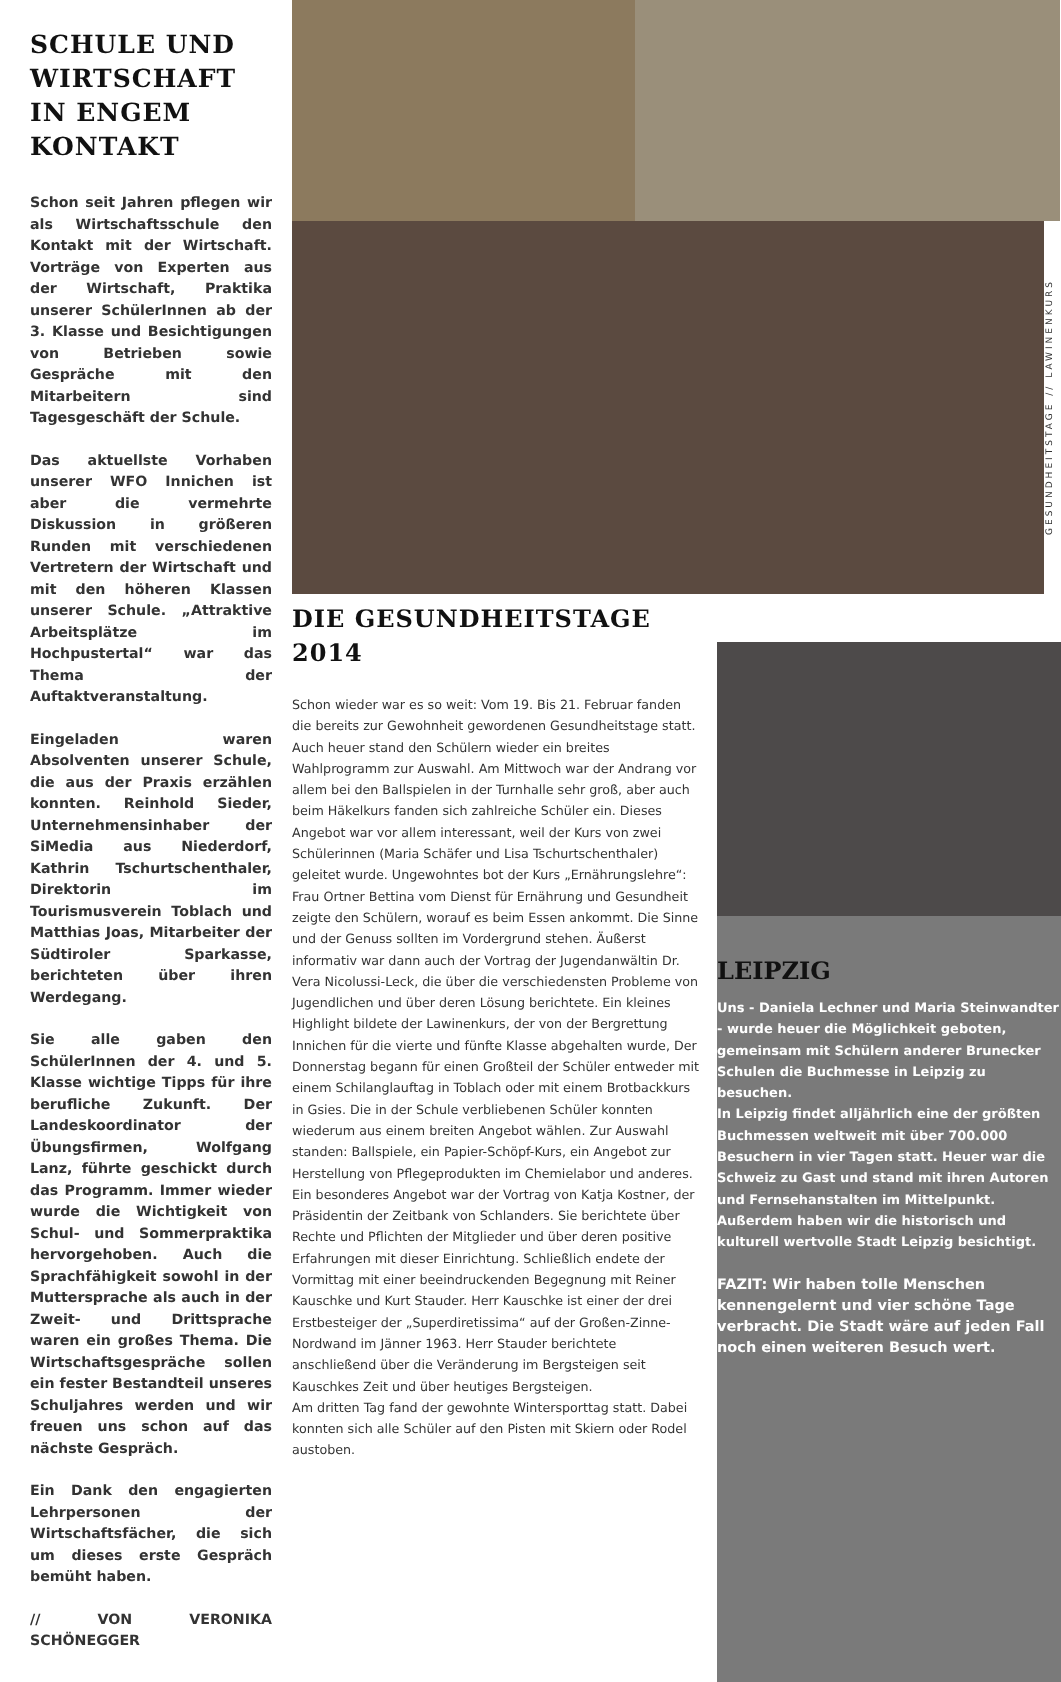SCHULE UND WIRTSCHAFT IN ENGEM KONTAKT
Schon seit Jahren pflegen wir als Wirtschaftsschule den Kontakt mit der Wirtschaft. Vorträge von Experten aus der Wirtschaft, Praktika unserer SchülerInnen ab der 3. Klasse und Besichtigungen von Betrieben sowie Gespräche mit den Mitarbeitern sind Tagesgeschäft der Schule.
Das aktuellste Vorhaben unserer WFO Innichen ist aber die vermehrte Diskussion in größeren Runden mit verschiedenen Vertretern der Wirtschaft und mit den höheren Klassen unserer Schule. „Attraktive Arbeitsplätze im Hochpustertal“ war das Thema der Auftaktveranstaltung.
Eingeladen waren Absolventen unserer Schule, die aus der Praxis erzählen konnten. Reinhold Sieder, Unternehmensinhaber der SiMedia aus Niederdorf, Kathrin Tschurtschenthaler, Direktorin im Tourismusverein Toblach und Matthias Joas, Mitarbeiter der Südtiroler Sparkasse, berichteten über ihren Werdegang.
Sie alle gaben den SchülerInnen der 4. und 5. Klasse wichtige Tipps für ihre berufliche Zukunft. Der Landeskoordinator der Übungsfirmen, Wolfgang Lanz, führte geschickt durch das Programm. Immer wieder wurde die Wichtigkeit von Schul- und Sommerpraktika hervorgehoben. Auch die Sprachfähigkeit sowohl in der Muttersprache als auch in der Zweit- und Drittsprache waren ein großes Thema. Die Wirtschaftsgespräche sollen ein fester Bestandteil unseres Schuljahres werden und wir freuen uns schon auf das nächste Gespräch.
Ein Dank den engagierten Lehrpersonen der Wirtschaftsfächer, die sich um dieses erste Gespräch bemüht haben.
// VON VERONIKA SCHÖNEGGER
GESUNDHEITSTAGE // LAWINENKURS
DIE GESUNDHEITSTAGE 2014
Schon wieder war es so weit: Vom 19. Bis 21. Februar fanden die bereits zur Gewohnheit gewordenen Gesundheitstage statt. Auch heuer stand den Schülern wieder ein breites Wahlprogramm zur Auswahl. Am Mittwoch war der Andrang vor allem bei den Ballspielen in der Turnhalle sehr groß, aber auch beim Häkelkurs fanden sich zahlreiche Schüler ein. Dieses Angebot war vor allem interessant, weil der Kurs von zwei Schülerinnen (Maria Schäfer und Lisa Tschurtschenthaler) geleitet wurde. Ungewohntes bot der Kurs „Ernährungslehre“: Frau Ortner Bettina vom Dienst für Ernährung und Gesundheit zeigte den Schülern, worauf es beim Essen ankommt. Die Sinne und der Genuss sollten im Vordergrund stehen. Äußerst informativ war dann auch der Vortrag der Jugendanwältin Dr. Vera Nicolussi-Leck, die über die verschiedensten Probleme von Jugendlichen und über deren Lösung berichtete. Ein kleines Highlight bildete der Lawinenkurs, der von der Bergrettung Innichen für die vierte und fünfte Klasse abgehalten wurde, Der Donnerstag begann für einen Großteil der Schüler entweder mit einem Schilanglauftag in Toblach oder mit einem Brotbackkurs in Gsies. Die in der Schule verbliebenen Schüler konnten wiederum aus einem breiten Angebot wählen. Zur Auswahl standen: Ballspiele, ein Papier-Schöpf-Kurs, ein Angebot zur Herstellung von Pflegeprodukten im Chemielabor und anderes. Ein besonderes Angebot war der Vortrag von Katja Kostner, der Präsidentin der Zeitbank von Schlanders. Sie berichtete über Rechte und Pflichten der Mitglieder und über deren positive Erfahrungen mit dieser Einrichtung. Schließlich endete der Vormittag mit einer beeindruckenden Begegnung mit Reiner Kauschke und Kurt Stauder. Herr Kauschke ist einer der drei Erstbesteiger der „Superdiretissima“ auf der Großen-Zinne-Nordwand im Jänner 1963. Herr Stauder berichtete anschließend über die Veränderung im Bergsteigen seit Kauschkes Zeit und über heutiges Bergsteigen.
Am dritten Tag fand der gewohnte Wintersporttag statt. Dabei konnten sich alle Schüler auf den Pisten mit Skiern oder Rodel austoben.
LEIPZIG
Uns - Daniela Lechner und Maria Steinwandter - wurde heuer die Möglichkeit geboten, gemeinsam mit Schülern anderer Brunecker Schulen die Buchmesse in Leipzig zu besuchen.
In Leipzig findet alljährlich eine der größten Buchmessen weltweit mit über 700.000 Besuchern in vier Tagen statt. Heuer war die Schweiz zu Gast und stand mit ihren Autoren und Fernsehanstalten im Mittelpunkt. Außerdem haben wir die historisch und kulturell wertvolle Stadt Leipzig besichtigt.
FAZIT: Wir haben tolle Menschen kennengelernt und vier schöne Tage verbracht. Die Stadt wäre auf jeden Fall noch einen weiteren Besuch wert.